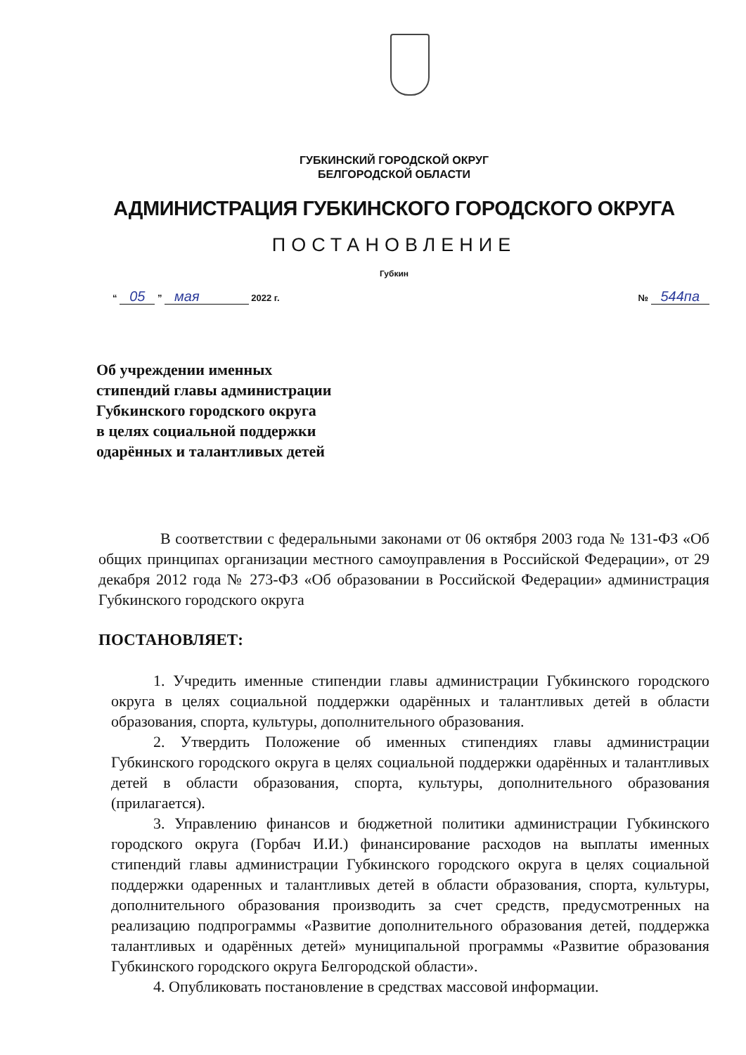ГУБКИНСКИЙ ГОРОДСКОЙ ОКРУГ
БЕЛГОРОДСКОЙ ОБЛАСТИ
АДМИНИСТРАЦИЯ ГУБКИНСКОГО ГОРОДСКОГО ОКРУГА
ПОСТАНОВЛЕНИЕ
Губкин
“ 05 ” мая 2022 г. № 544па
Об учреждении именных
стипендий главы администрации
Губкинского городского округа
в целях социальной поддержки
одарённых и талантливых детей
В соответствии с федеральными законами от 06 октября 2003 года № 131-ФЗ «Об общих принципах организации местного самоуправления в Российской Федерации», от 29 декабря 2012 года № 273-ФЗ «Об образовании в Российской Федерации» администрация Губкинского городского округа
ПОСТАНОВЛЯЕТ:
1. Учредить именные стипендии главы администрации Губкинского городского округа в целях социальной поддержки одарённых и талантливых детей в области образования, спорта, культуры, дополнительного образования.
2. Утвердить Положение об именных стипендиях главы администрации Губкинского городского округа в целях социальной поддержки одарённых и талантливых детей в области образования, спорта, культуры, дополнительного образования (прилагается).
3. Управлению финансов и бюджетной политики администрации Губкинского городского округа (Горбач И.И.) финансирование расходов на выплаты именных стипендий главы администрации Губкинского городского округа в целях социальной поддержки одаренных и талантливых детей в области образования, спорта, культуры, дополнительного образования производить за счет средств, предусмотренных на реализацию подпрограммы «Развитие дополнительного образования детей, поддержка талантливых и одарённых детей» муниципальной программы «Развитие образования Губкинского городского округа Белгородской области».
4. Опубликовать постановление в средствах массовой информации.